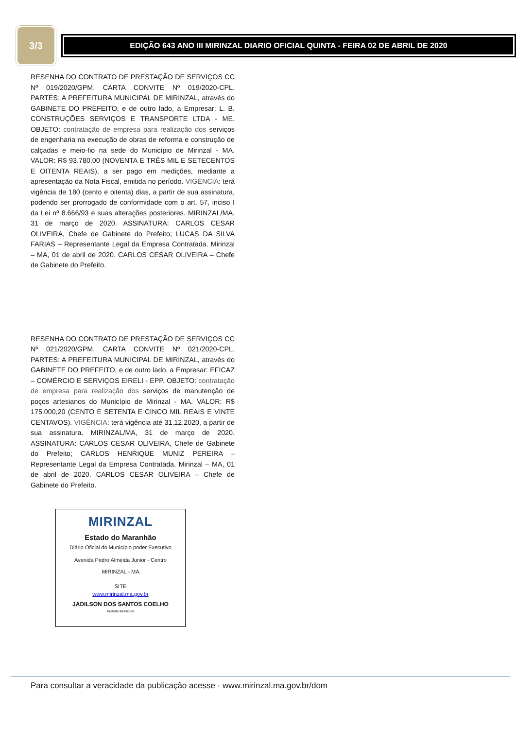3/3
EDIÇÃO 643 ANO III MIRINZAL DIARIO OFICIAL QUINTA - FEIRA 02 DE ABRIL DE 2020
RESENHA DO CONTRATO DE PRESTAÇÃO DE SERVIÇOS CC Nº 019/2020/GPM. CARTA CONVITE Nº 019/2020-CPL. PARTES: A PREFEITURA MUNICIPAL DE MIRINZAL, através do GABINETE DO PREFEITO, e de outro lado, a Empresar: L. B. CONSTRUÇÕES SERVIÇOS E TRANSPORTE LTDA - ME. OBJETO: contratação de empresa para realização dos serviços de engenharia na execução de obras de reforma e construção de calçadas e meio-fio na sede do Município de Mirinzal - MA. VALOR: R$ 93.780,00 (NOVENTA E TRÊS MIL E SETECENTOS E OITENTA REAIS), a ser pago em medições, mediante a apresentação da Nota Fiscal, emitida no período. VIGÊNCIA: terá vigência de 180 (cento e oitenta) dias, a partir de sua assinatura, podendo ser prorrogado de conformidade com o art. 57, inciso I da Lei nº 8.666/93 e suas alterações posteriores. MIRINZAL/MA, 31 de março de 2020. ASSINATURA: CARLOS CESAR OLIVEIRA, Chefe de Gabinete do Prefeito; LUCAS DA SILVA FARIAS – Representante Legal da Empresa Contratada. Mirinzal – MA, 01 de abril de 2020. CARLOS CESAR OLIVEIRA – Chefe de Gabinete do Prefeito.
RESENHA DO CONTRATO DE PRESTAÇÃO DE SERVIÇOS CC Nº 021/2020/GPM. CARTA CONVITE Nº 021/2020-CPL. PARTES: A PREFEITURA MUNICIPAL DE MIRINZAL, através do GABINETE DO PREFEITO, e de outro lado, a Empresar: EFICAZ – COMÉRCIO E SERVIÇOS EIRELI - EPP. OBJETO: contratação de empresa para realização dos serviços de manutenção de poços artesianos do Município de Mirinzal - MA. VALOR: R$ 175.000,20 (CENTO E SETENTA E CINCO MIL REAIS E VINTE CENTAVOS). VIGÊNCIA: terá vigência até 31.12.2020, a partir de sua assinatura. MIRINZAL/MA, 31 de março de 2020. ASSINATURA: CARLOS CESAR OLIVEIRA, Chefe de Gabinete do Prefeito; CARLOS HENRIQUE MUNIZ PEREIRA – Representante Legal da Empresa Contratada. Mirinzal – MA, 01 de abril de 2020. CARLOS CESAR OLIVEIRA – Chefe de Gabinete do Prefeito.
MIRINZAL
Estado do Maranhão
Diário Oficial do Município poder Executivo
Avenida Pedro Almeida Junior - Centro
MIRINZAL - MA
SITE
www.mirinzal.ma.gov.br
JADILSON DOS SANTOS COELHO
Prefeito Municipal
Para consultar a veracidade da publicação acesse - www.mirinzal.ma.gov.br/dom